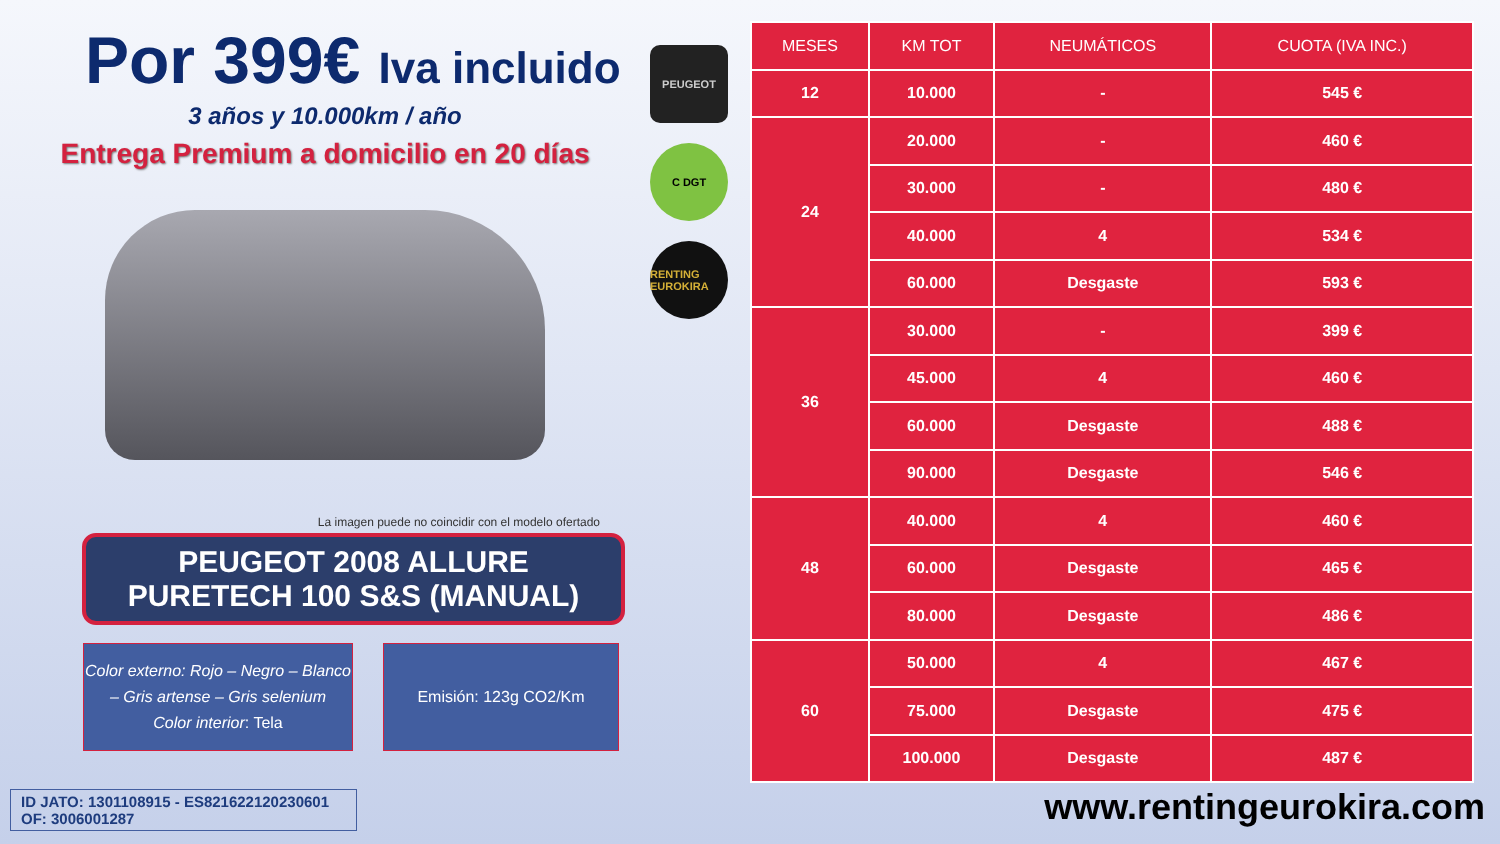Por 399€ Iva incluido
3 años y 10.000km / año
Entrega Premium a domicilio en 20 días
La imagen puede no coincidir con el modelo ofertado
PEUGEOT 2008 ALLURE
PURETECH 100 S&S (MANUAL)
Color externo: Rojo – Negro – Blanco – Gris artense – Gris selenium
Color interior: Tela
Emisión: 123g CO2/Km
PEUGEOT
C DGT
RENTING EUROKIRA
| MESES | KM TOT | NEUMÁTICOS | CUOTA (IVA INC.) |
| --- | --- | --- | --- |
| 12 | 10.000 | - | 545 € |
| 24 | 20.000 | - | 460 € |
| | 30.000 | - | 480 € |
| | 40.000 | 4 | 534 € |
| | 60.000 | Desgaste | 593 € |
| 36 | 30.000 | - | 399 € |
| | 45.000 | 4 | 460 € |
| | 60.000 | Desgaste | 488 € |
| | 90.000 | Desgaste | 546 € |
| 48 | 40.000 | 4 | 460 € |
| | 60.000 | Desgaste | 465 € |
| | 80.000 | Desgaste | 486 € |
| 60 | 50.000 | 4 | 467 € |
| | 75.000 | Desgaste | 475 € |
| | 100.000 | Desgaste | 487 € |
ID JATO: 1301108915 - ES821622120230601
OF: 3006001287
www.rentingeurokira.com